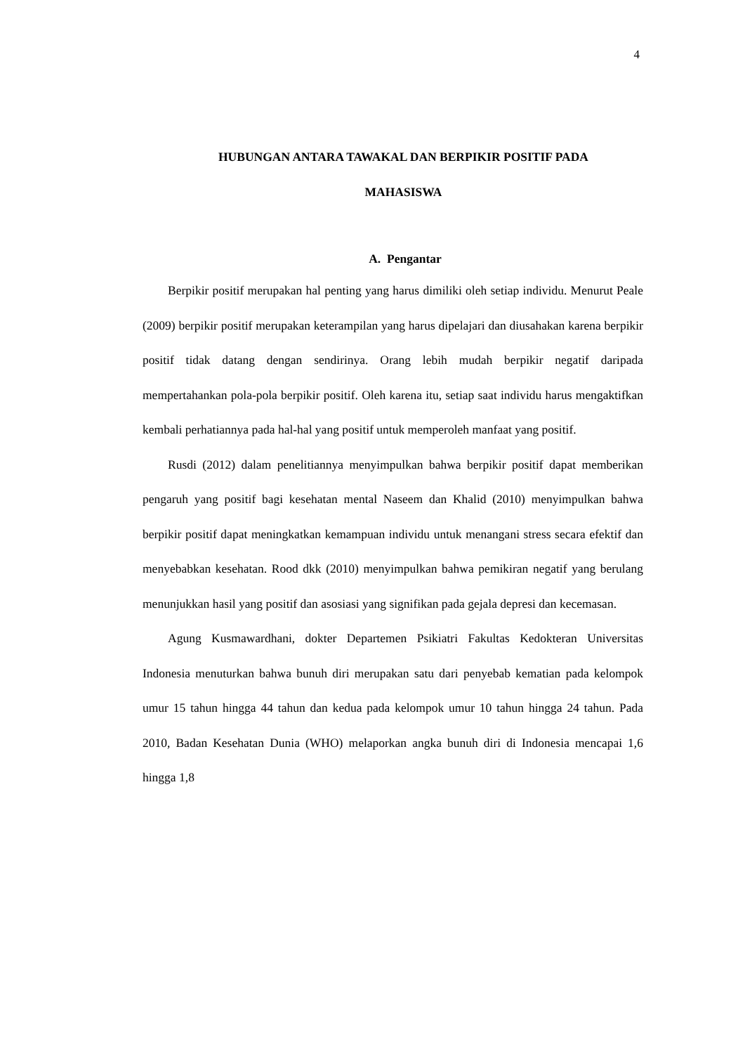4
HUBUNGAN ANTARA TAWAKAL DAN BERPIKIR POSITIF PADA
MAHASISWA
A. Pengantar
Berpikir positif merupakan hal penting yang harus dimiliki oleh setiap individu. Menurut Peale (2009) berpikir positif merupakan keterampilan yang harus dipelajari dan diusahakan karena berpikir positif tidak datang dengan sendirinya. Orang lebih mudah berpikir negatif daripada mempertahankan pola-pola berpikir positif. Oleh karena itu, setiap saat individu harus mengaktifkan kembali perhatiannya pada hal-hal yang positif untuk memperoleh manfaat yang positif.
Rusdi (2012) dalam penelitiannya menyimpulkan bahwa berpikir positif dapat memberikan pengaruh yang positif bagi kesehatan mental Naseem dan Khalid (2010) menyimpulkan bahwa berpikir positif dapat meningkatkan kemampuan individu untuk menangani stress secara efektif dan menyebabkan kesehatan. Rood dkk (2010) menyimpulkan bahwa pemikiran negatif yang berulang menunjukkan hasil yang positif dan asosiasi yang signifikan pada gejala depresi dan kecemasan.
Agung Kusmawardhani, dokter Departemen Psikiatri Fakultas Kedokteran Universitas Indonesia menuturkan bahwa bunuh diri merupakan satu dari penyebab kematian pada kelompok umur 15 tahun hingga 44 tahun dan kedua pada kelompok umur 10 tahun hingga 24 tahun. Pada 2010, Badan Kesehatan Dunia (WHO) melaporkan angka bunuh diri di Indonesia mencapai 1,6 hingga 1,8